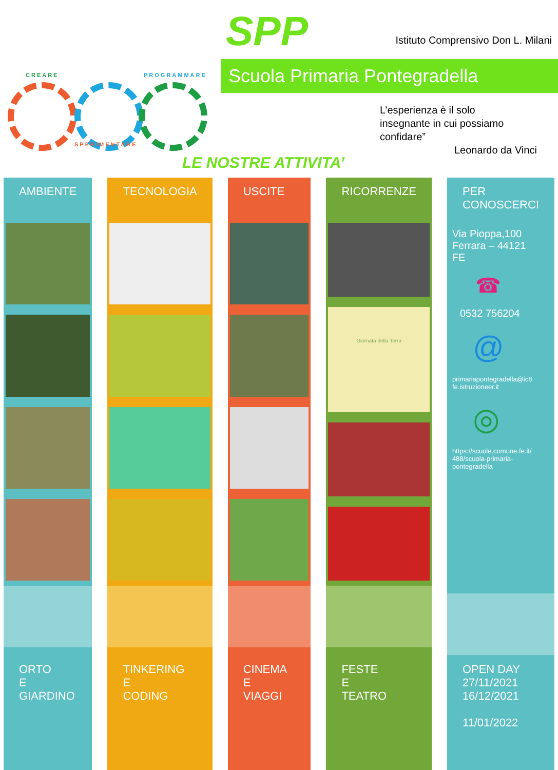CREARE PROGRAMMARE
SPERIMENTARE
SPP
Istituto Comprensivo Don L. Milani
Scuola Primaria Pontegradella
L’esperienza è il solo
insegnante in cui possiamo
confidare”
Leonardo da Vinci
LE NOSTRE ATTIVITA’
AMBIENTE
ORTO
E
GIARDINO
TECNOLOGIA
TINKERING
E
CODING
USCITE
CINEMA
E
VIAGGI
RICORRENZE
Giornata della Terra
FESTE
E
TEATRO
PER
CONOSCERCI
Via Pioppa,100
Ferrara – 44121
FE
☎
0532 756204
@
primariapontegradella@ic8
fe.istruzioneer.it
◎
https://scuole.comune.fe.it/
488/scuola-primaria-
pontegradella
OPEN DAY
27/11/2021
16/12/2021
11/01/2022